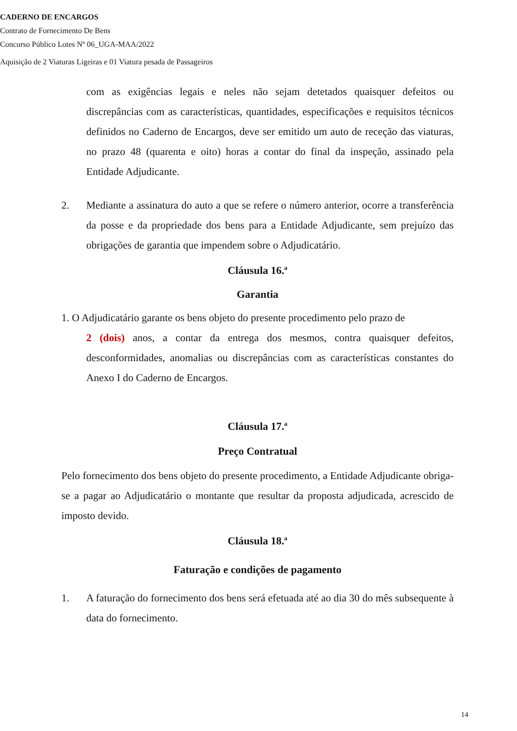CADERNO DE ENCARGOS
Contrato de Fornecimento De Bens
Concurso Público Lotes Nº 06_UGA-MAA/2022
Aquisição de 2 Viaturas Ligeiras e 01 Viatura pesada de Passageiros
com as exigências legais e neles não sejam detetados quaisquer defeitos ou discrepâncias com as características, quantidades, especificações e requisitos técnicos definidos no Caderno de Encargos, deve ser emitido um auto de receção das viaturas, no prazo 48 (quarenta e oito) horas a contar do final da inspeção, assinado pela Entidade Adjudicante.
2. Mediante a assinatura do auto a que se refere o número anterior, ocorre a transferência da posse e da propriedade dos bens para a Entidade Adjudicante, sem prejuízo das obrigações de garantia que impendem sobre o Adjudicatário.
Cláusula 16.ª
Garantia
1. O Adjudicatário garante os bens objeto do presente procedimento pelo prazo de
2 (dois) anos, a contar da entrega dos mesmos, contra quaisquer defeitos, desconformidades, anomalias ou discrepâncias com as características constantes do Anexo I do Caderno de Encargos.
Cláusula 17.ª
Preço Contratual
Pelo fornecimento dos bens objeto do presente procedimento, a Entidade Adjudicante obriga-se a pagar ao Adjudicatário o montante que resultar da proposta adjudicada, acrescido de imposto devido.
Cláusula 18.ª
Faturação e condições de pagamento
1. A faturação do fornecimento dos bens será efetuada até ao dia 30 do mês subsequente à data do fornecimento.
14